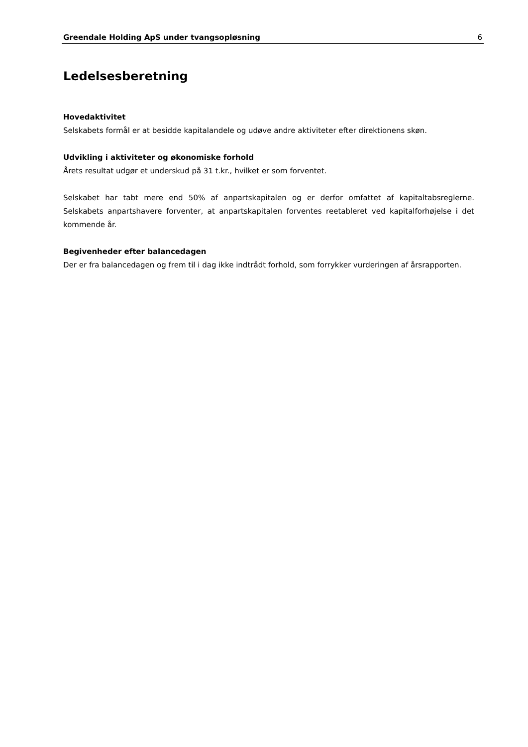Greendale Holding ApS under tvangsopløsning 6
Ledelsesberetning
Hovedaktivitet
Selskabets formål er at besidde kapitalandele og udøve andre aktiviteter efter direktionens skøn.
Udvikling i aktiviteter og økonomiske forhold
Årets resultat udgør et underskud på 31 t.kr., hvilket er som forventet.
Selskabet har tabt mere end 50% af anpartskapitalen og er derfor omfattet af kapitaltabsreglerne. Selskabets anpartshavere forventer, at anpartskapitalen forventes reetableret ved kapitalforhøjelse i det kommende år.
Begivenheder efter balancedagen
Der er fra balancedagen og frem til i dag ikke indtrådt forhold, som forrykker vurderingen af årsrapporten.